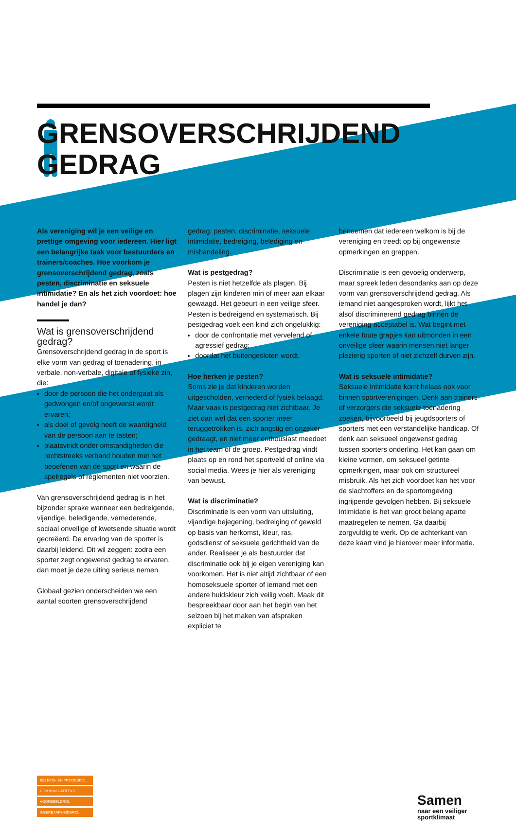GRENSOVERSCHRIJDEND
GEDRAG
Als vereniging wil je een veilige en prettige omgeving voor iedereen. Hier ligt een belangrijke taak voor bestuurders en trainers/coaches. Hoe voorkom je grensoverschrijdend gedrag, zoals pesten, discriminatie en seksuele intimidatie? En als het zich voordoet: hoe handel je dan?
Wat is grensoverschrijdend gedrag?
Grensoverschrijdend gedrag in de sport is elke vorm van gedrag of toenadering, in verbale, non-verbale, digitale of fysieke zin, die:
door de persoon die het ondergaat als gedwongen en/of ongewenst wordt ervaren;
als doel of gevolg heeft de waardigheid van de persoon aan te tasten;
plaatsvindt onder omstandigheden die rechtstreeks verband houden met het beoefenen van de sport en waarin de spelregels of reglementen niet voorzien.
Van grensoverschrijdend gedrag is in het bijzonder sprake wanneer een bedreigende, vijandige, beledigende, vernederende, sociaal onveilige of kwetsende situatie wordt gecreëerd. De ervaring van de sporter is daarbij leidend. Dit wil zeggen: zodra een sporter zegt ongewenst gedrag te ervaren, dan moet je deze uiting serieus nemen.
Globaal gezien onderscheiden we een aantal soorten grensoverschrijdend
gedrag: pesten, discriminatie, seksuele intimidatie, bedreiging, belediging en mishandeling.
Wat is pestgedrag?
Pesten is niet hetzelfde als plagen. Bij plagen zijn kinderen min of meer aan elkaar gewaagd. Het gebeurt in een veilige sfeer. Pesten is bedreigend en systematisch. Bij pestgedrag voelt een kind zich ongelukkig:
door de confrontatie met vervelend of agressief gedrag;
doordat het buitengesloten wordt.
Hoe herken je pesten?
Soms zie je dat kinderen worden uitgescholden, vernederd of fysiek belaagd. Maar vaak is pestgedrag niet zichtbaar. Je ziet dan wel dat een sporter meer teruggetrokken is, zich angstig en onzeker gedraagt, en niet meer enthousiast meedoet in het team of de groep. Pestgedrag vindt plaats op en rond het sportveld of online via social media. Wees je hier als vereniging van bewust.
Wat is discriminatie?
Discriminatie is een vorm van uitsluiting, vijandige bejegening, bedreiging of geweld op basis van herkomst, kleur, ras, godsdienst of seksuele gerichtheid van de ander. Realiseer je als bestuurder dat discriminatie ook bij je eigen vereniging kan voorkomen. Het is niet altijd zichtbaar of een homoseksuele sporter of iemand met een andere huidskleur zich veilig voelt. Maak dit bespreekbaar door aan het begin van het seizoen bij het maken van afspraken expliciet te
benoemen dat iedereen welkom is bij de vereniging en treedt op bij ongewenste opmerkingen en grappen.
Discriminatie is een gevoelig onderwerp, maar spreek leden desondanks aan op deze vorm van grensoverschrijdend gedrag. Als iemand niet aangesproken wordt, lijkt het alsof discriminerend gedrag binnen de vereniging acceptabel is. Wat begint met enkele foute grapjes kan uitmonden in een onveilige sfeer waarin mensen niet langer plezierig sporten of niet zichzelf durven zijn.
Wat is seksuele intimidatie?
Seksuele intimidatie komt helaas ook voor binnen sportverenigingen. Denk aan trainers of verzorgers die seksuele toenadering zoeken, bijvoorbeeld bij jeugdsporters of sporters met een verstandelijke handicap. Of denk aan seksueel ongewenst gedrag tussen sporters onderling. Het kan gaan om kleine vormen, om seksueel getinte opmerkingen, maar ook om structureel misbruik. Als het zich voordoet kan het voor de slachtoffers en de sportomgeving ingrijpende gevolgen hebben. Bij seksuele intimidatie is het van groot belang aparte maatregelen te nemen. Ga daarbij zorgvuldig te werk. Op de achterkant van deze kaart vind je hierover meer informatie.
BELEIDS- EN PROCESROL
COMMUNICATIEROL
VOORBEELDROL
WEERBAARHEIDSROL
Samen
naar een veiliger
sportklimaat